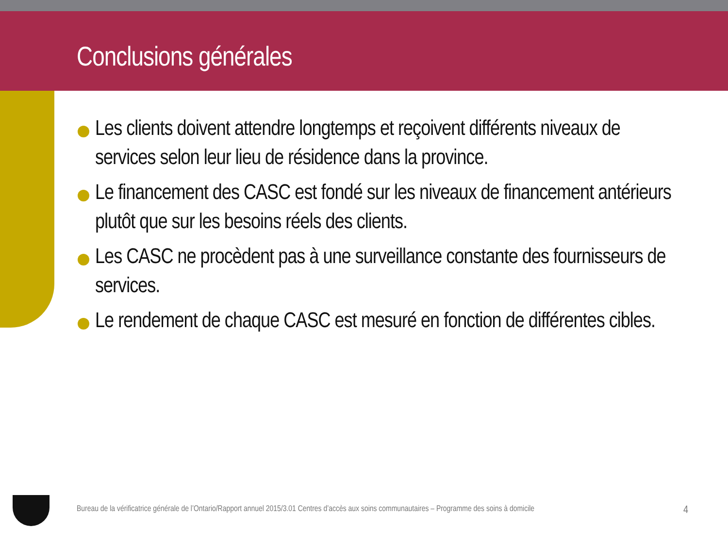Conclusions générales
Les clients doivent attendre longtemps et reçoivent différents niveaux de services selon leur lieu de résidence dans la province.
Le financement des CASC est fondé sur les niveaux de financement antérieurs plutôt que sur les besoins réels des clients.
Les CASC ne procèdent pas à une surveillance constante des fournisseurs de services.
Le rendement de chaque CASC est mesuré en fonction de différentes cibles.
Bureau de la vérificatrice générale de l’Ontario/Rapport annuel 2015/3.01 Centres d’accès aux soins communautaires – Programme des soins à domicile 4